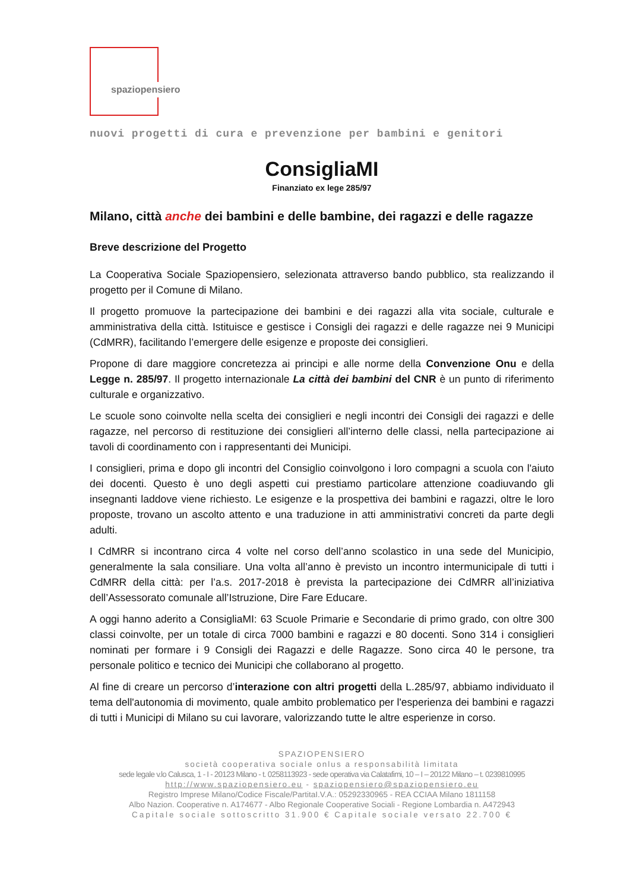spaziopensiero
nuovi progetti di cura e prevenzione per bambini e genitori
ConsigliaMI
Finanziato ex lege 285/97
Milano, città anche dei bambini e delle bambine, dei ragazzi e delle ragazze
Breve descrizione del Progetto
La Cooperativa Sociale Spaziopensiero, selezionata attraverso bando pubblico, sta realizzando il progetto per il Comune di Milano.
Il progetto promuove la partecipazione dei bambini e dei ragazzi alla vita sociale, culturale e amministrativa della città. Istituisce e gestisce i Consigli dei ragazzi e delle ragazze nei 9 Municipi (CdMRR), facilitando l’emergere delle esigenze e proposte dei consiglieri.
Propone di dare maggiore concretezza ai principi e alle norme della Convenzione Onu e della Legge n. 285/97. Il progetto internazionale La città dei bambini del CNR è un punto di riferimento culturale e organizzativo.
Le scuole sono coinvolte nella scelta dei consiglieri e negli incontri dei Consigli dei ragazzi e delle ragazze, nel percorso di restituzione dei consiglieri all’interno delle classi, nella partecipazione ai tavoli di coordinamento con i rappresentanti dei Municipi.
I consiglieri, prima e dopo gli incontri del Consiglio coinvolgono i loro compagni a scuola con l'aiuto dei docenti. Questo è uno degli aspetti cui prestiamo particolare attenzione coadiuvando gli insegnanti laddove viene richiesto. Le esigenze e la prospettiva dei bambini e ragazzi, oltre le loro proposte, trovano un ascolto attento e una traduzione in atti amministrativi concreti da parte degli adulti.
I CdMRR si incontrano circa 4 volte nel corso dell’anno scolastico in una sede del Municipio, generalmente la sala consiliare. Una volta all’anno è previsto un incontro intermunicipale di tutti i CdMRR della città: per l’a.s. 2017-2018 è prevista la partecipazione dei CdMRR all’iniziativa dell’Assessorato comunale all’Istruzione, Dire Fare Educare.
A oggi hanno aderito a ConsigliaMI: 63 Scuole Primarie e Secondarie di primo grado, con oltre 300 classi coinvolte, per un totale di circa 7000 bambini e ragazzi e 80 docenti. Sono 314 i consiglieri nominati per formare i 9 Consigli dei Ragazzi e delle Ragazze. Sono circa 40 le persone, tra personale politico e tecnico dei Municipi che collaborano al progetto.
Al fine di creare un percorso d’interazione con altri progetti della L.285/97, abbiamo individuato il tema dell'autonomia di movimento, quale ambito problematico per l'esperienza dei bambini e ragazzi di tutti i Municipi di Milano su cui lavorare, valorizzando tutte le altre esperienze in corso.
SPAZIOPENSIERO
società cooperativa sociale onlus a responsabilità limitata
sede legale v.lo Calusca, 1 - I - 20123 Milano - t. 0258113923 - sede operativa via Calatafimi, 10 – I – 20122 Milano – t. 0239810995
http://www.spaziopensiero.eu - spaziopensiero@spaziopensiero.eu
Registro Imprese Milano/Codice Fiscale/PartitaI.V.A.: 05292330965 - REA CCIAA Milano 1811158
Albo Nazion. Cooperative n. A174677 - Albo Regionale Cooperative Sociali - Regione Lombardia n. A472943
Capitale sociale sottoscritto 31.900 € Capitale sociale versato 22.700 €